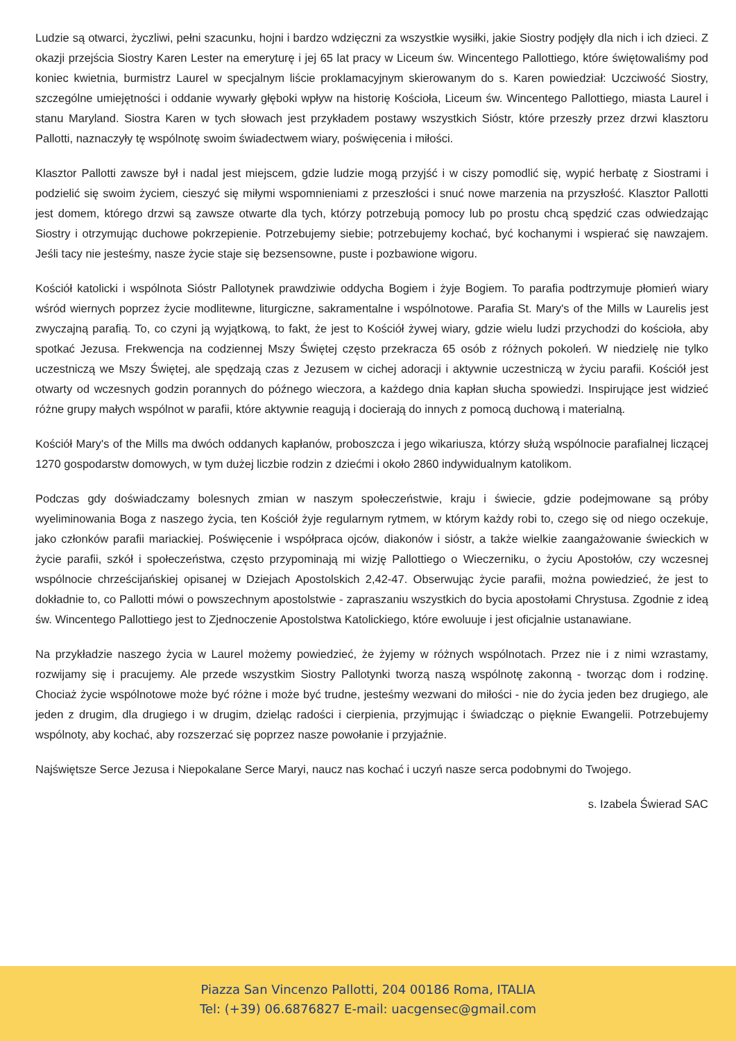Ludzie są otwarci, życzliwi, pełni szacunku, hojni i bardzo wdzięczni za wszystkie wysiłki, jakie Siostry podjęły dla nich i ich dzieci. Z okazji przejścia Siostry Karen Lester na emeryturę i jej 65 lat pracy w Liceum św. Wincentego Pallottiego, które świętowaliśmy pod koniec kwietnia, burmistrz Laurel w specjalnym liście proklamacyjnym skierowanym do s. Karen powiedział: Uczciwość Siostry, szczególne umiejętności i oddanie wywarły głęboki wpływ na historię Kościoła, Liceum św. Wincentego Pallottiego, miasta Laurel i stanu Maryland. Siostra Karen w tych słowach jest przykładem postawy wszystkich Sióstr, które przeszły przez drzwi klasztoru Pallotti, naznaczyły tę wspólnotę swoim świadectwem wiary, poświęcenia i miłości.
Klasztor Pallotti zawsze był i nadal jest miejscem, gdzie ludzie mogą przyjść i w ciszy pomodlić się, wypić herbatę z Siostrami i podzielić się swoim życiem, cieszyć się miłymi wspomnieniami z przeszłości i snuć nowe marzenia na przyszłość. Klasztor Pallotti jest domem, którego drzwi są zawsze otwarte dla tych, którzy potrzebują pomocy lub po prostu chcą spędzić czas odwiedzając Siostry i otrzymując duchowe pokrzepienie. Potrzebujemy siebie; potrzebujemy kochać, być kochanymi i wspierać się nawzajem. Jeśli tacy nie jesteśmy, nasze życie staje się bezsensowne, puste i pozbawione wigoru.
Kościół katolicki i wspólnota Sióstr Pallotynek prawdziwie oddycha Bogiem i żyje Bogiem. To parafia podtrzymuje płomień wiary wśród wiernych poprzez życie modlitewne, liturgiczne, sakramentalne i wspólnotowe. Parafia St. Mary's of the Mills w Laurelis jest zwyczajną parafią. To, co czyni ją wyjątkową, to fakt, że jest to Kościół żywej wiary, gdzie wielu ludzi przychodzi do kościoła, aby spotkać Jezusa. Frekwencja na codziennej Mszy Świętej często przekracza 65 osób z różnych pokoleń. W niedzielę nie tylko uczestniczą we Mszy Świętej, ale spędzają czas z Jezusem w cichej adoracji i aktywnie uczestniczą w życiu parafii. Kościół jest otwarty od wczesnych godzin porannych do późnego wieczora, a każdego dnia kapłan słucha spowiedzi. Inspirujące jest widzieć różne grupy małych wspólnot w parafii, które aktywnie reagują i docierają do innych z pomocą duchową i materialną.
Kościół Mary's of the Mills ma dwóch oddanych kapłanów, proboszcza i jego wikariusza, którzy służą wspólnocie parafialnej liczącej 1270 gospodarstw domowych, w tym dużej liczbie rodzin z dziećmi i około 2860 indywidualnym katolikom.
Podczas gdy doświadczamy bolesnych zmian w naszym społeczeństwie, kraju i świecie, gdzie podejmowane są próby wyeliminowania Boga z naszego życia, ten Kościół żyje regularnym rytmem, w którym każdy robi to, czego się od niego oczekuje, jako członków parafii mariackiej. Poświęcenie i współpraca ojców, diakonów i sióstr, a także wielkie zaangażowanie świeckich w życie parafii, szkół i społeczeństwa, często przypominają mi wizję Pallottiego o Wieczerniku, o życiu Apostołów, czy wczesnej wspólnocie chrześcijańskiej opisanej w Dziejach Apostolskich 2,42-47. Obserwując życie parafii, można powiedzieć, że jest to dokładnie to, co Pallotti mówi o powszechnym apostolstwie - zapraszaniu wszystkich do bycia apostołami Chrystusa. Zgodnie z ideą św. Wincentego Pallottiego jest to Zjednoczenie Apostolstwa Katolickiego, które ewoluuje i jest oficjalnie ustanawiane.
Na przykładzie naszego życia w Laurel możemy powiedzieć, że żyjemy w różnych wspólnotach. Przez nie i z nimi wzrastamy, rozwijamy się i pracujemy. Ale przede wszystkim Siostry Pallotynki tworzą naszą wspólnotę zakonną - tworząc dom i rodzinę. Chociaż życie wspólnotowe może być różne i może być trudne, jesteśmy wezwani do miłości - nie do życia jeden bez drugiego, ale jeden z drugim, dla drugiego i w drugim, dzieląc radości i cierpienia, przyjmując i świadcząc o pięknie Ewangelii. Potrzebujemy wspólnoty, aby kochać, aby rozszerzać się poprzez nasze powołanie i przyjaźnie.
Najświętsze Serce Jezusa i Niepokalane Serce Maryi, naucz nas kochać i uczyń nasze serca podobnymi do Twojego.
s. Izabela Świerad SAC
Piazza San Vincenzo Pallotti, 204 00186 Roma, ITALIA
Tel: (+39) 06.6876827 E-mail: uacgensec@gmail.com